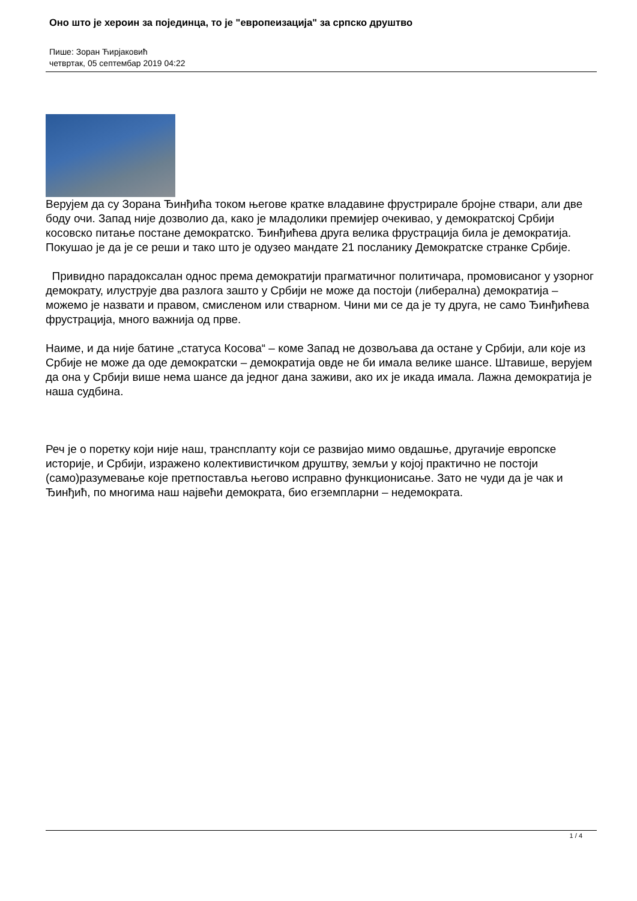Оно што је хероин за појединца, то је "европеизација" за српско друштво
Пише: Зоран Ћирјаковић
четвртак, 05 септембар 2019 04:22
Верујем да су Зорана Ђинђића током његове кратке владавине фрустрирале бројне ствари, али две боду очи. Запад није дозволио да, како је младолики премијер очекивао, у демократској Србији косовско питање постане демократско. Ђинђићева друга велика фрустрација била је демократија. Покушао је да је се реши и тако што је одузео мандате 21 посланику Демократске странке Србије.
Привидно парадоксалан однос према демократији прагматичног политичара, промовисаног у узорног демократу, илуструје два разлога зашто у Србији не може да постоји (либерална) демократија – можемо је назвати и правом, смисленом или стварном. Чини ми се да је ту друга, не само Ђинђићева фрустрација, много важнија од прве.
Наиме, и да није батине „статуса Косова“ – коме Запад не дозвољава да остане у Србији, али које из Србије не може да оде демократски – демократија овде не би имала велике шансе. Штавише, верујем да она у Србији више нема шансе да једног дана заживи, ако их је икада имала. Лажна демократија је наша судбина.
Реч је о поретку који није наш, трансплanту који се развијао мимо овдашње, другачије европске историје, и Србији, изражено колективистичком друштву, земљи у којој практично не постоји (само)разумевање које претпоставља његово исправно функционисање. Зато не чуди да је чак и Ђинђић, по многима наш највећи демократа, био егземпларни – недемократа.
1 / 4